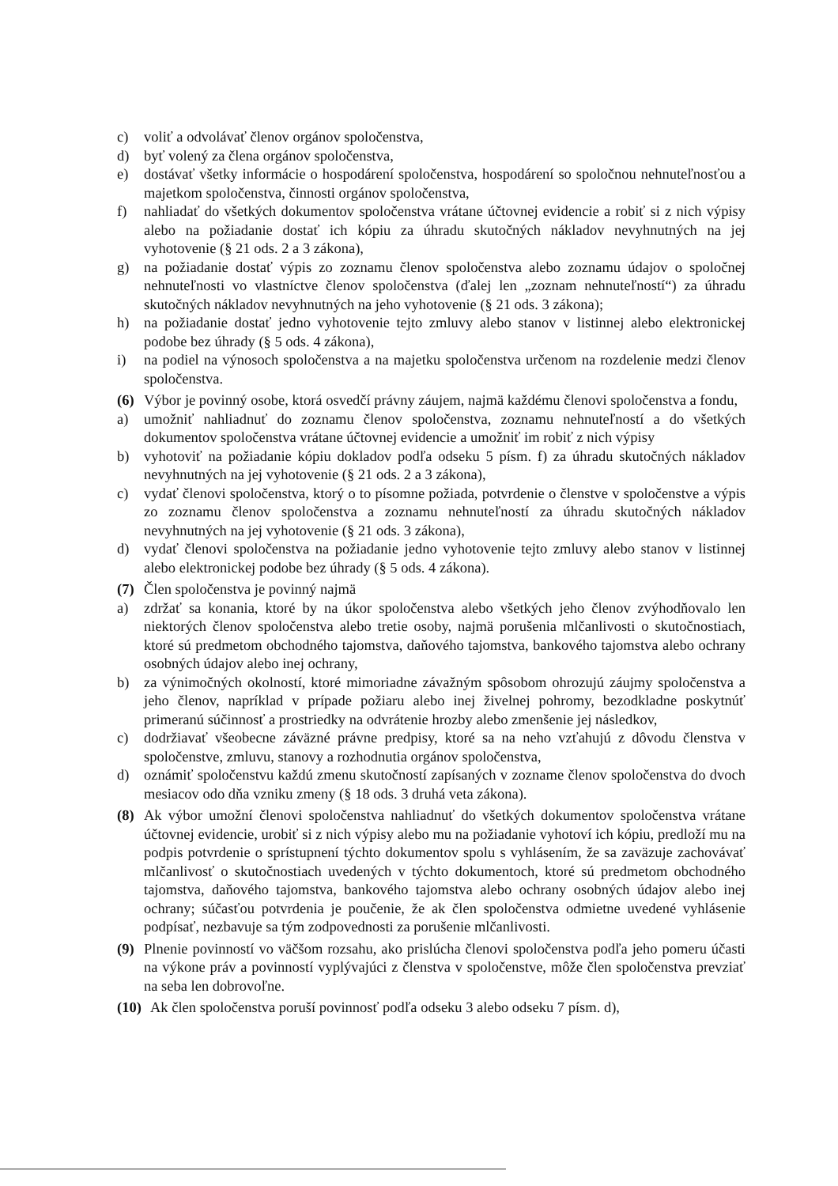c) voliť a odvolávať členov orgánov spoločenstva,
d) byť volený za člena orgánov spoločenstva,
e) dostávať všetky informácie o hospodárení spoločenstva, hospodárení so spoločnou nehnuteľnosťou a majetkom spoločenstva, činnosti orgánov spoločenstva,
f) nahliadať do všetkých dokumentov spoločenstva vrátane účtovnej evidencie a robiť si z nich výpisy alebo na požiadanie dostať ich kópiu za úhradu skutočných nákladov nevyhnutných na jej vyhotovenie (§ 21 ods. 2 a 3 zákona),
g) na požiadanie dostať výpis zo zoznamu členov spoločenstva alebo zoznamu údajov o spoločnej nehnuteľnosti vo vlastníctve členov spoločenstva (ďalej len „zoznam nehnuteľností“) za úhradu skutočných nákladov nevyhnutných na jeho vyhotovenie (§ 21 ods. 3 zákona);
h) na požiadanie dostať jedno vyhotovenie tejto zmluvy alebo stanov v listinnej alebo elektronickej podobe bez úhrady (§ 5 ods. 4 zákona),
i) na podiel na výnosoch spoločenstva a na majetku spoločenstva určenom na rozdelenie medzi členov spoločenstva.
(6) Výbor je povinný osobe, ktorá osvedčí právny záujem, najmä každému členovi spoločenstva a fondu,
a) umožniť nahliadnuť do zoznamu členov spoločenstva, zoznamu nehnuteľností a do všetkých dokumentov spoločenstva vrátane účtovnej evidencie a umožniť im robiť z nich výpisy
b) vyhotoviť na požiadanie kópiu dokladov podľa odseku 5 písm. f) za úhradu skutočných nákladov nevyhnutných na jej vyhotovenie (§ 21 ods. 2 a 3 zákona),
c) vydať členovi spoločenstva, ktorý o to písomne požiada, potvrdenie o členstve v spoločenstve a výpis zo zoznamu členov spoločenstva a zoznamu nehnuteľností za úhradu skutočných nákladov nevyhnutných na jej vyhotovenie (§ 21 ods. 3 zákona),
d) vydať členovi spoločenstva na požiadanie jedno vyhotovenie tejto zmluvy alebo stanov v listinnej alebo elektronickej podobe bez úhrady (§ 5 ods. 4 zákona).
(7) Člen spoločenstva je povinný najmä
a) zdržať sa konania, ktoré by na úkor spoločenstva alebo všetkých jeho členov zvýhodňovalo len niektorých členov spoločenstva alebo tretie osoby, najmä porušenia mlčanlivosti o skutočnostiach, ktoré sú predmetom obchodného tajomstva, daňového tajomstva, bankového tajomstva alebo ochrany osobných údajov alebo inej ochrany,
b) za výnimočných okolností, ktoré mimoriadne závažným spôsobom ohrozujú záujmy spoločenstva a jeho členov, napríklad v prípade požiaru alebo inej živelnej pohromy, bezodkladne poskytnúť primeranú súčinnosť a prostriedky na odvrátenie hrozby alebo zmenšenie jej následkov,
c) dodržiavať všeobecne záväzné právne predpisy, ktoré sa na neho vzťahujú z dôvodu členstva v spoločenstve, zmluvu, stanovy a rozhodnutia orgánov spoločenstva,
d) oznámiť spoločenstvu každú zmenu skutočností zapísaných v zozname členov spoločenstva do dvoch mesiacov odo dňa vzniku zmeny (§ 18 ods. 3 druhá veta zákona).
(8) Ak výbor umožní členovi spoločenstva nahliadnuť do všetkých dokumentov spoločenstva vrátane účtovnej evidencie, urobiť si z nich výpisy alebo mu na požiadanie vyhotoví ich kópiu, predloží mu na podpis potvrdenie o sprístupnení týchto dokumentov spolu s vyhlásením, že sa zaväzuje zachovávať mlčanlivosť o skutočnostiach uvedených v týchto dokumentoch, ktoré sú predmetom obchodného tajomstva, daňového tajomstva, bankového tajomstva alebo ochrany osobných údajov alebo inej ochrany; súčasťou potvrdenia je poučenie, že ak člen spoločenstva odmietne uvedené vyhlásenie podpísať, nezbavuje sa tým zodpovednosti za porušenie mlčanlivosti.
(9) Plnenie povinností vo väčšom rozsahu, ako prislúcha členovi spoločenstva podľa jeho pomeru účasti na výkone práv a povinností vyplývajúci z členstva v spoločenstve, môže člen spoločenstva prevziať na seba len dobrovoľne.
(10) Ak člen spoločenstva poruší povinnosť podľa odseku 3 alebo odseku 7 písm. d),